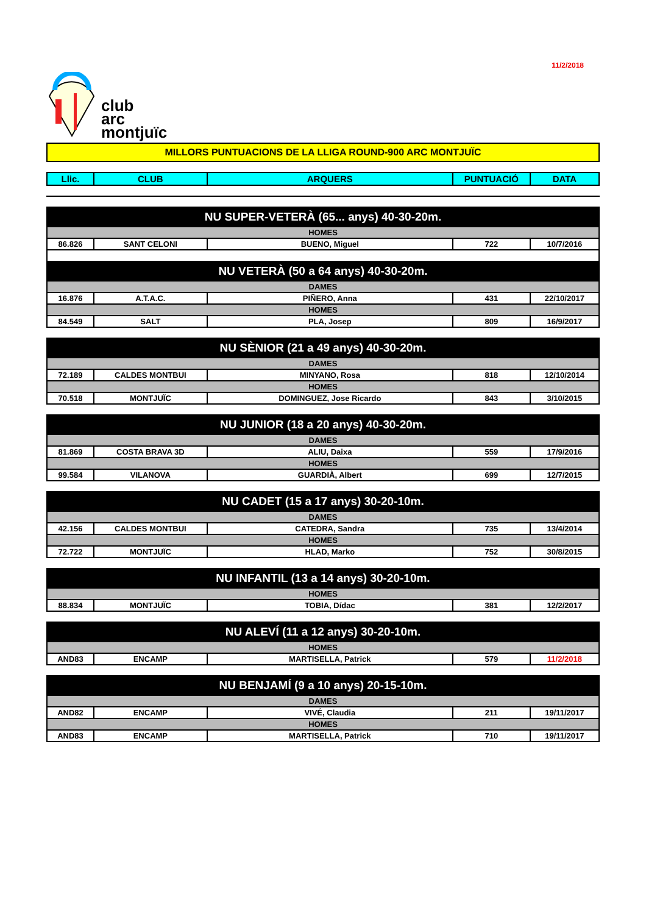11/2/2018
club
arc
montjuïc
MILLORS PUNTUACIONS DE LA LLIGA ROUND-900 ARC MONTJUÏC
| Llic. | CLUB | ARQUERS | PUNTUACIÓ | DATA |
| --- | --- | --- | --- | --- |
| NU SUPER-VETERÀ (65... anys) 40-30-20m. | | | | |
| HOMES | | | | |
| 86.826 | SANT CELONI | BUENO, Miguel | 722 | 10/7/2016 |
| NU VETERÀ (50 a 64 anys) 40-30-20m. | | | | |
| DAMES | | | | |
| 16.876 | A.T.A.C. | PIÑERO, Anna | 431 | 22/10/2017 |
| HOMES | | | | |
| 84.549 | SALT | PLA, Josep | 809 | 16/9/2017 |
| NU SÈNIOR (21 a 49 anys) 40-30-20m. | | | | |
| DAMES | | | | |
| 72.189 | CALDES MONTBUI | MINYANO, Rosa | 818 | 12/10/2014 |
| HOMES | | | | |
| 70.518 | MONTJUÏC | DOMINGUEZ, Jose Ricardo | 843 | 3/10/2015 |
| NU JUNIOR (18 a 20 anys) 40-30-20m. | | | | |
| DAMES | | | | |
| 81.869 | COSTA BRAVA 3D | ALIU, Daixa | 559 | 17/9/2016 |
| HOMES | | | | |
| 99.584 | VILANOVA | GUARDIÀ, Albert | 699 | 12/7/2015 |
| NU CADET (15 a 17 anys) 30-20-10m. | | | | |
| DAMES | | | | |
| 42.156 | CALDES MONTBUI | CATEDRA, Sandra | 735 | 13/4/2014 |
| HOMES | | | | |
| 72.722 | MONTJUÏC | HLAD, Marko | 752 | 30/8/2015 |
| NU INFANTIL (13 a 14 anys) 30-20-10m. | | | | |
| HOMES | | | | |
| 88.834 | MONTJUÏC | TOBIA, Dídac | 381 | 12/2/2017 |
| NU ALEVÍ (11 a 12 anys) 30-20-10m. | | | | |
| HOMES | | | | |
| AND83 | ENCAMP | MARTISELLA, Patrick | 579 | 11/2/2018 |
| NU BENJAMÍ (9 a 10 anys) 20-15-10m. | | | | |
| DAMES | | | | |
| AND82 | ENCAMP | VIVÉ, Claudia | 211 | 19/11/2017 |
| HOMES | | | | |
| AND83 | ENCAMP | MARTISELLA, Patrick | 710 | 19/11/2017 |